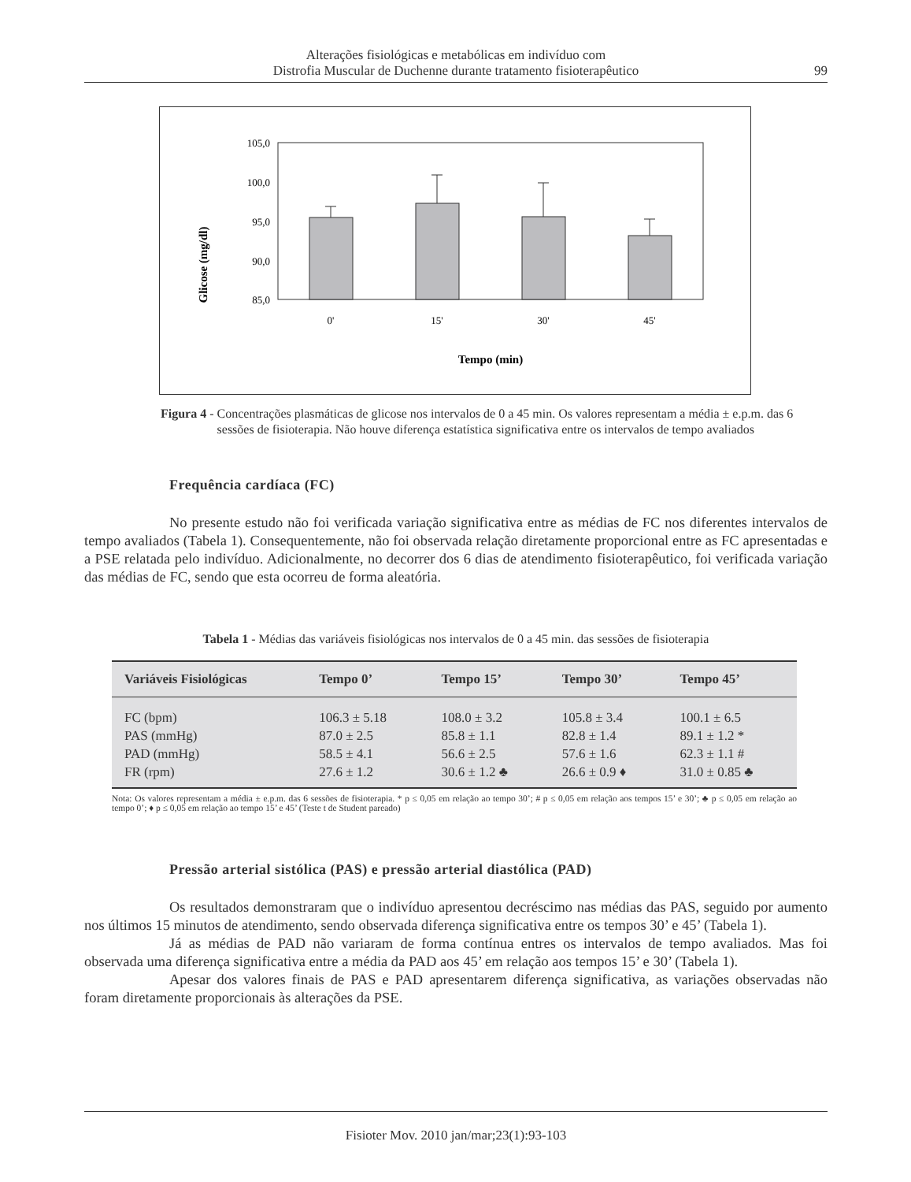Alterações fisiológicas e metabólicas em indivíduo com
Distrofia Muscular de Duchenne durante tratamento fisioterapêutico
99
Glicose (mg/dl)
105,0
100,0
95,0
90,0
85,0
0'
15'
30'
45'
Tempo (min)
Figura 4 - Concentrações plasmáticas de glicose nos intervalos de 0 a 45 min. Os valores representam a média ± e.p.m. das 6 sessões de fisioterapia. Não houve diferença estatística significativa entre os intervalos de tempo avaliados
Frequência cardíaca (FC)
No presente estudo não foi verificada variação significativa entre as médias de FC nos diferentes intervalos de tempo avaliados (Tabela 1). Consequentemente, não foi observada relação diretamente proporcional entre as FC apresentadas e a PSE relatada pelo indivíduo. Adicionalmente, no decorrer dos 6 dias de atendimento fisioterapêutico, foi verificada variação das médias de FC, sendo que esta ocorreu de forma aleatória.
Tabela 1 - Médias das variáveis fisiológicas nos intervalos de 0 a 45 min. das sessões de fisioterapia
| Variáveis Fisiológicas | Tempo 0’ | Tempo 15’ | Tempo 30’ | Tempo 45’ |
| --- | --- | --- | --- | --- |
| FC (bpm) | 106.3 ± 5.18 | 108.0 ± 3.2 | 105.8 ± 3.4 | 100.1 ± 6.5 |
| PAS (mmHg) | 87.0 ± 2.5 | 85.8 ± 1.1 | 82.8 ± 1.4 | 89.1 ± 1.2 * |
| PAD (mmHg) | 58.5 ± 4.1 | 56.6 ± 2.5 | 57.6 ± 1.6 | 62.3 ± 1.1 # |
| FR (rpm) | 27.6 ± 1.2 | 30.6 ± 1.2 ♣ | 26.6 ± 0.9 ♦ | 31.0 ± 0.85 ♣ |
Nota: Os valores representam a média ± e.p.m. das 6 sessões de fisioterapia. * p ≤ 0,05 em relação ao tempo 30’; # p ≤ 0,05 em relação aos tempos 15’ e 30’; ♣ p ≤ 0,05 em relação ao tempo 0’; ♦ p ≤ 0,05 em relação ao tempo 15’ e 45’ (Teste t de Student pareado)
Pressão arterial sistólica (PAS) e pressão arterial diastólica (PAD)
Os resultados demonstraram que o indivíduo apresentou decréscimo nas médias das PAS, seguido por aumento nos últimos 15 minutos de atendimento, sendo observada diferença significativa entre os tempos 30’ e 45’ (Tabela 1).
Já as médias de PAD não variaram de forma contínua entres os intervalos de tempo avaliados. Mas foi observada uma diferença significativa entre a média da PAD aos 45’ em relação aos tempos 15’ e 30’ (Tabela 1).
Apesar dos valores finais de PAS e PAD apresentarem diferença significativa, as variações observadas não foram diretamente proporcionais às alterações da PSE.
Fisioter Mov. 2010 jan/mar;23(1):93-103